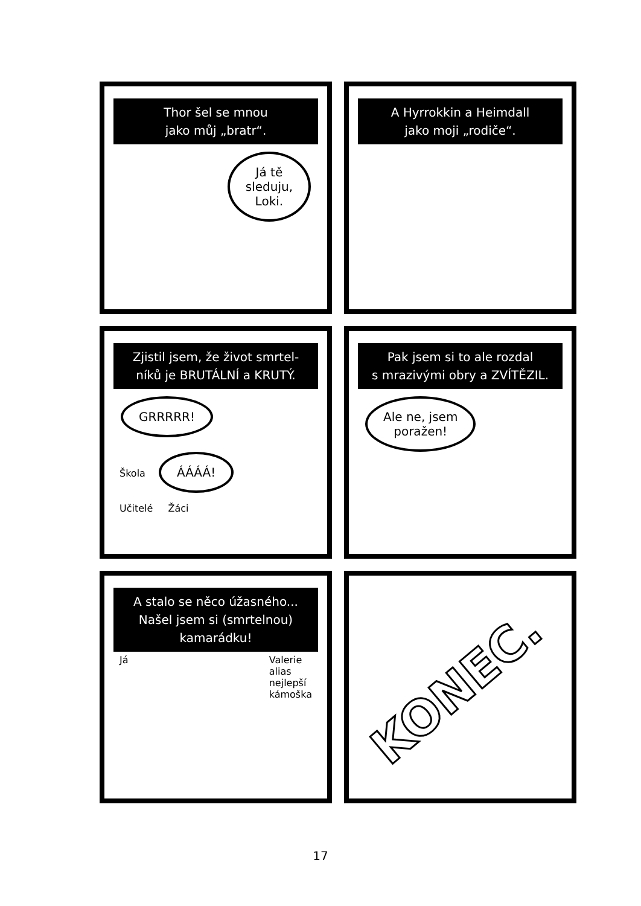Thor šel se mnou
jako můj „bratr“.
Já tě
sleduju,
Loki.
A Hyrrokkin a Heimdall
jako moji „rodiče“.
Zjistil jsem, že život smrtel-
níků je BRUTÁLNÍ a KRUTÝ.
GRRRRR!
Škola ÁÁÁÁ!
Učitelé Žáci
Pak jsem si to ale rozdal
s mrazivými obry a ZVÍTĚZIL.
Ale ne, jsem
poražen!
A stalo se něco úžasného...
Našel jsem si (smrtelnou)
kamarádku!
Já Valerie
alias
nejlepší
kámoška
KONEC.
17